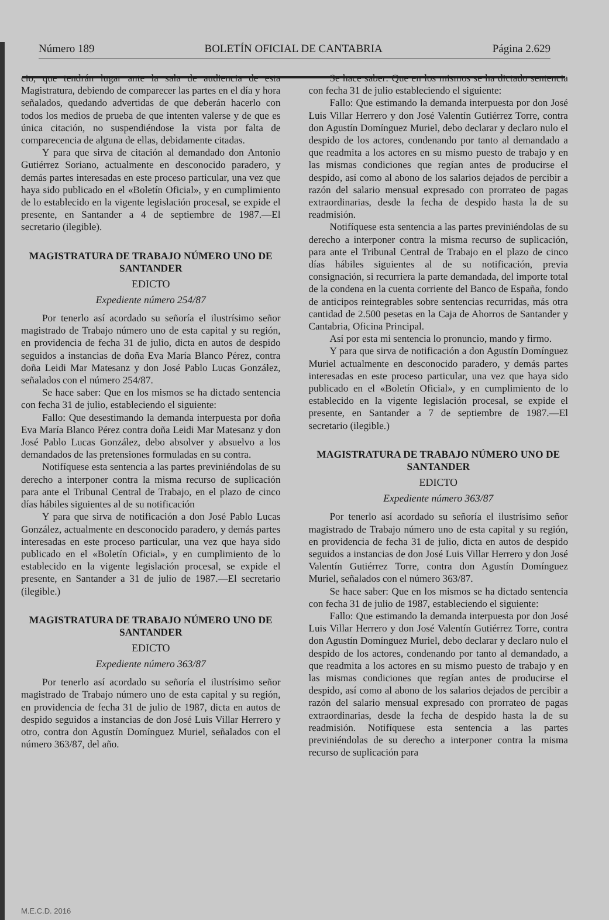Número 189 BOLETÍN OFICIAL DE CANTABRIA Página 2.629
cio, que tendrán lugar ante la sala de audiencia de esta Magistratura, debiendo de comparecer las partes en el día y hora señalados, quedando advertidas de que deberán hacerlo con todos los medios de prueba de que intenten valerse y de que es única citación, no suspendiéndose la vista por falta de comparecencia de alguna de ellas, debidamente citadas.
Y para que sirva de citación al demandado don Antonio Gutiérrez Soriano, actualmente en desconocido paradero, y demás partes interesadas en este proceso particular, una vez que haya sido publicado en el «Boletín Oficial», y en cumplimiento de lo establecido en la vigente legislación procesal, se expide el presente, en Santander a 4 de septiembre de 1987.—El secretario (ilegible).
MAGISTRATURA DE TRABAJO NÚMERO UNO DE SANTANDER
EDICTO
Expediente número 254/87
Por tenerlo así acordado su señoría el ilustrísimo señor magistrado de Trabajo número uno de esta capital y su región, en providencia de fecha 31 de julio, dicta en autos de despido seguidos a instancias de doña Eva María Blanco Pérez, contra doña Leidi Mar Matesanz y don José Pablo Lucas González, señalados con el número 254/87.
Se hace saber: Que en los mismos se ha dictado sentencia con fecha 31 de julio, estableciendo el siguiente:
Fallo: Que desestimando la demanda interpuesta por doña Eva María Blanco Pérez contra doña Leidi Mar Matesanz y don José Pablo Lucas González, debo absolver y absuelvo a los demandados de las pretensiones formuladas en su contra.
Notifíquese esta sentencia a las partes previniéndolas de su derecho a interponer contra la misma recurso de suplicación para ante el Tribunal Central de Trabajo, en el plazo de cinco días hábiles siguientes al de su notificación
Y para que sirva de notificación a don José Pablo Lucas González, actualmente en desconocido paradero, y demás partes interesadas en este proceso particular, una vez que haya sido publicado en el «Boletín Oficial», y en cumplimiento de lo establecido en la vigente legislación procesal, se expide el presente, en Santander a 31 de julio de 1987.—El secretario (ilegible.)
MAGISTRATURA DE TRABAJO NÚMERO UNO DE SANTANDER
EDICTO
Expediente número 363/87
Por tenerlo así acordado su señoría el ilustrísimo señor magistrado de Trabajo número uno de esta capital y su región, en providencia de fecha 31 de julio de 1987, dicta en autos de despido seguidos a instancias de don José Luis Villar Herrero y otro, contra don Agustín Domínguez Muriel, señalados con el número 363/87, del año.
Se hace saber: Que en los mismos se ha dictado sentencia con fecha 31 de julio estableciendo el siguiente:
Fallo: Que estimando la demanda interpuesta por don José Luis Villar Herrero y don José Valentín Gutiérrez Torre, contra don Agustín Domínguez Muriel, debo declarar y declaro nulo el despido de los actores, condenando por tanto al demandado a que readmita a los actores en su mismo puesto de trabajo y en las mismas condiciones que regían antes de producirse el despido, así como al abono de los salarios dejados de percibir a razón del salario mensual expresado con prorrateo de pagas extraordinarias, desde la fecha de despido hasta la de su readmisión.
Notifíquese esta sentencia a las partes previniéndolas de su derecho a interponer contra la misma recurso de suplicación, para ante el Tribunal Central de Trabajo en el plazo de cinco días hábiles siguientes al de su notificación, previa consignación, si recurriera la parte demandada, del importe total de la condena en la cuenta corriente del Banco de España, fondo de anticipos reintegrables sobre sentencias recurridas, más otra cantidad de 2.500 pesetas en la Caja de Ahorros de Santander y Cantabria, Oficina Principal.
Así por esta mi sentencia lo pronuncio, mando y firmo.
Y para que sirva de notificación a don Agustín Domínguez Muriel actualmente en desconocido paradero, y demás partes interesadas en este proceso particular, una vez que haya sido publicado en el «Boletín Oficial», y en cumplimiento de lo establecido en la vigente legislación procesal, se expide el presente, en Santander a 7 de septiembre de 1987.—El secretario (ilegible.)
MAGISTRATURA DE TRABAJO NÚMERO UNO DE SANTANDER
EDICTO
Expediente número 363/87
Por tenerlo así acordado su señoría el ilustrísimo señor magistrado de Trabajo número uno de esta capital y su región, en providencia de fecha 31 de julio, dicta en autos de despido seguidos a instancias de don José Luis Villar Herrero y don José Valentín Gutiérrez Torre, contra don Agustín Domínguez Muriel, señalados con el número 363/87.
Se hace saber: Que en los mismos se ha dictado sentencia con fecha 31 de julio de 1987, estableciendo el siguiente:
Fallo: Que estimando la demanda interpuesta por don José Luis Villar Herrero y don José Valentín Gutiérrez Torre, contra don Agustín Domínguez Muriel, debo declarar y declaro nulo el despido de los actores, condenando por tanto al demandado, a que readmita a los actores en su mismo puesto de trabajo y en las mismas condiciones que regían antes de producirse el despido, así como al abono de los salarios dejados de percibir a razón del salario mensual expresado con prorrateo de pagas extraordinarias, desde la fecha de despido hasta la de su readmisión. Notifíquese esta sentencia a las partes previniéndolas de su derecho a interponer contra la misma recurso de suplicación para
M.E.C.D. 2016